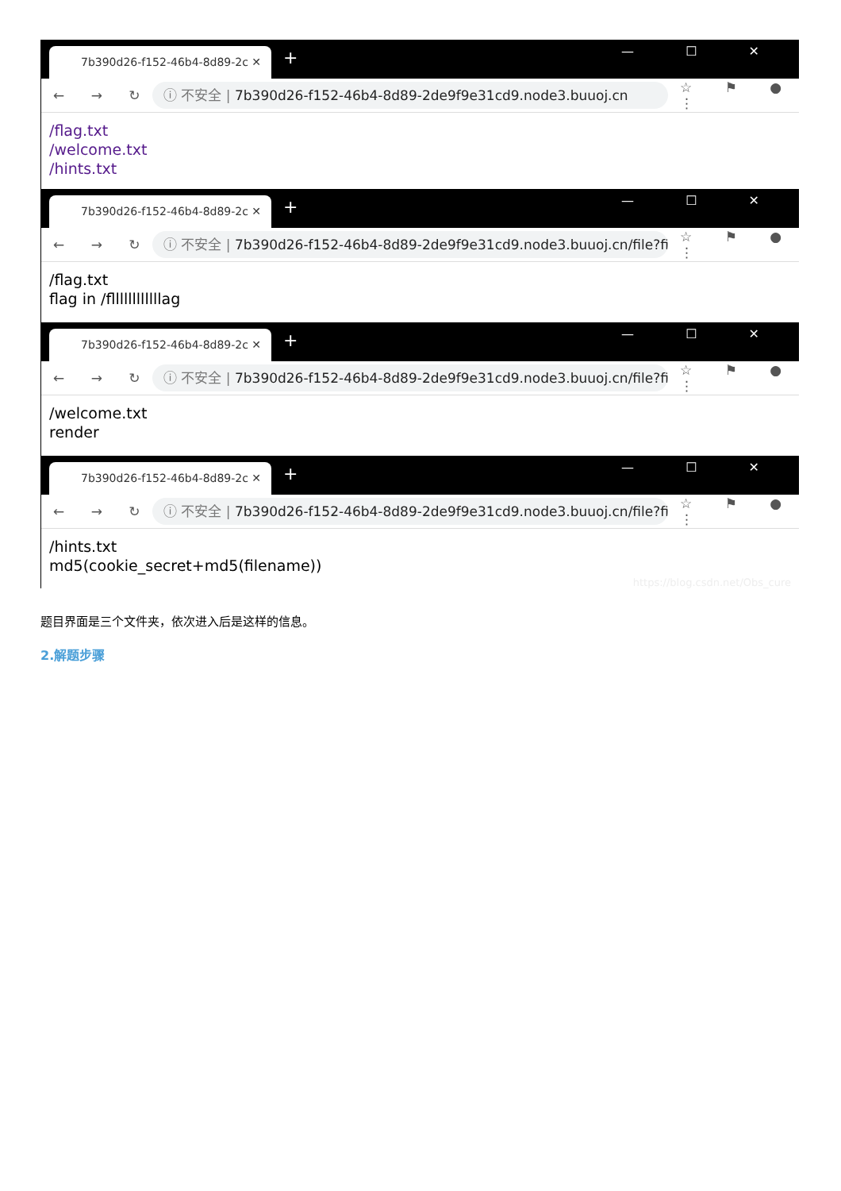7b390d26-f152-46b4-8d89-2c ✕ + — ☐ ✕
← → ↻
ⓘ 不安全 | 7b390d26-f152-46b4-8d89-2de9f9e31cd9.node3.buuoj.cn
☆ ⚑ ● ⋮
/flag.txt
/welcome.txt
/hints.txt
7b390d26-f152-46b4-8d89-2c ✕ + — ☐ ✕
← → ↻
ⓘ 不安全 | 7b390d26-f152-46b4-8d89-2de9f9e31cd9.node3.buuoj.cn/file?fil...
☆ ⚑ ● ⋮
/flag.txt
flag in /fllllllllllllag
7b390d26-f152-46b4-8d89-2c ✕ + — ☐ ✕
← → ↻
ⓘ 不安全 | 7b390d26-f152-46b4-8d89-2de9f9e31cd9.node3.buuoj.cn/file?fil...
☆ ⚑ ● ⋮
/welcome.txt
render
7b390d26-f152-46b4-8d89-2c ✕ + — ☐ ✕
← → ↻
ⓘ 不安全 | 7b390d26-f152-46b4-8d89-2de9f9e31cd9.node3.buuoj.cn/file?fil...
☆ ⚑ ● ⋮
/hints.txt
md5(cookie_secret+md5(filename))
https://blog.csdn.net/Obs_cure
题目界面是三个文件夹，依次进入后是这样的信息。
2.解题步骤